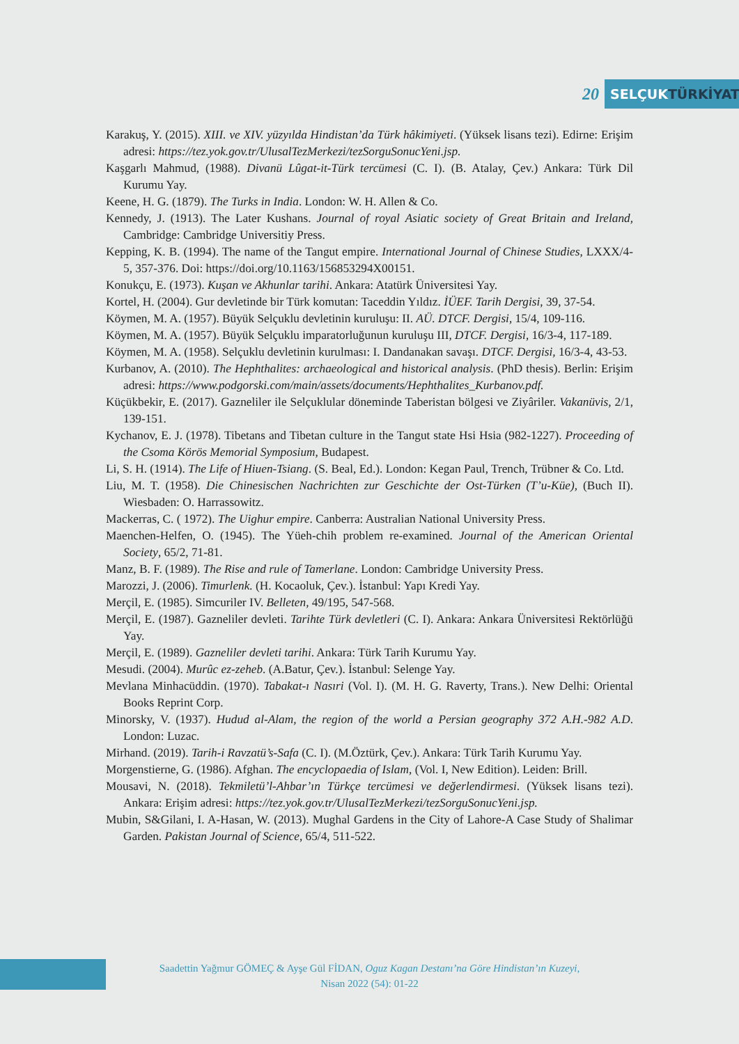20
SELÇUKTÜRKİYAT
Karakuş, Y. (2015). XIII. ve XIV. yüzyılda Hindistan’da Türk hâkimiyeti. (Yüksek lisans tezi). Edirne: Erişim adresi: https://tez.yok.gov.tr/UlusalTezMerkezi/tezSorguSonucYeni.jsp.
Kaşgarlı Mahmud, (1988). Divanü Lûgat-it-Türk tercümesi (C. I). (B. Atalay, Çev.) Ankara: Türk Dil Kurumu Yay.
Keene, H. G. (1879). The Turks in India. London: W. H. Allen & Co.
Kennedy, J. (1913). The Later Kushans. Journal of royal Asiatic society of Great Britain and Ireland, Cambridge: Cambridge Universitiy Press.
Kepping, K. B. (1994). The name of the Tangut empire. International Journal of Chinese Studies, LXXX/4-5, 357-376. Doi: https://doi.org/10.1163/156853294X00151.
Konukçu, E. (1973). Kuşan ve Akhunlar tarihi. Ankara: Atatürk Üniversitesi Yay.
Kortel, H. (2004). Gur devletinde bir Türk komutan: Taceddin Yıldız. İÜEF. Tarih Dergisi, 39, 37-54.
Köymen, M. A. (1957). Büyük Selçuklu devletinin kuruluşu: II. AÜ. DTCF. Dergisi, 15/4, 109-116.
Köymen, M. A. (1957). Büyük Selçuklu imparatorluğunun kuruluşu III, DTCF. Dergisi, 16/3-4, 117-189.
Köymen, M. A. (1958). Selçuklu devletinin kurulması: I. Dandanakan savaşı. DTCF. Dergisi, 16/3-4, 43-53.
Kurbanov, A. (2010). The Hephthalites: archaeological and historical analysis. (PhD thesis). Berlin: Erişim adresi: https://www.podgorski.com/main/assets/documents/Hephthalites_Kurbanov.pdf.
Küçükbekir, E. (2017). Gazneliler ile Selçuklular döneminde Taberistan bölgesi ve Ziyâriler. Vakanüvis, 2/1, 139-151.
Kychanov, E. J. (1978). Tibetans and Tibetan culture in the Tangut state Hsi Hsia (982-1227). Proceeding of the Csoma Körös Memorial Symposium, Budapest.
Li, S. H. (1914). The Life of Hiuen-Tsiang. (S. Beal, Ed.). London: Kegan Paul, Trench, Trübner & Co. Ltd.
Liu, M. T. (1958). Die Chinesischen Nachrichten zur Geschichte der Ost-Türken (T’u-Küe), (Buch II). Wiesbaden: O. Harrassowitz.
Mackerras, C. ( 1972). The Uighur empire. Canberra: Australian National University Press.
Maenchen-Helfen, O. (1945). The Yüeh-chih problem re-examined. Journal of the American Oriental Society, 65/2, 71-81.
Manz, B. F. (1989). The Rise and rule of Tamerlane. London: Cambridge University Press.
Marozzi, J. (2006). Timurlenk. (H. Kocaoluk, Çev.). İstanbul: Yapı Kredi Yay.
Merçil, E. (1985). Simcuriler IV. Belleten, 49/195, 547-568.
Merçil, E. (1987). Gazneliler devleti. Tarihte Türk devletleri (C. I). Ankara: Ankara Üniversitesi Rektörlüğü Yay.
Merçil, E. (1989). Gazneliler devleti tarihi. Ankara: Türk Tarih Kurumu Yay.
Mesudi. (2004). Murûc ez-zeheb. (A.Batur, Çev.). İstanbul: Selenge Yay.
Mevlana Minhacüddin. (1970). Tabakat-ı Nasıri (Vol. I). (M. H. G. Raverty, Trans.). New Delhi: Oriental Books Reprint Corp.
Minorsky, V. (1937). Hudud al-Alam, the region of the world a Persian geography 372 A.H.-982 A.D. London: Luzac.
Mirhand. (2019). Tarih-i Ravzatü’s-Safa (C. I). (M.Öztürk, Çev.). Ankara: Türk Tarih Kurumu Yay.
Morgenstierne, G. (1986). Afghan. The encyclopaedia of Islam, (Vol. I, New Edition). Leiden: Brill.
Mousavi, N. (2018). Tekmiletü’l-Ahbar’ın Türkçe tercümesi ve değerlendirmesi. (Yüksek lisans tezi). Ankara: Erişim adresi: https://tez.yok.gov.tr/UlusalTezMerkezi/tezSorguSonucYeni.jsp.
Mubin, S&Gilani, I. A-Hasan, W. (2013). Mughal Gardens in the City of Lahore-A Case Study of Shalimar Garden. Pakistan Journal of Science, 65/4, 511-522.
Saadettin Yağmur GÖMEÇ & Ayşe Gül FİDAN, Oguz Kagan Destanı’na Göre Hindistan’ın Kuzeyi,
Nisan 2022 (54): 01-22